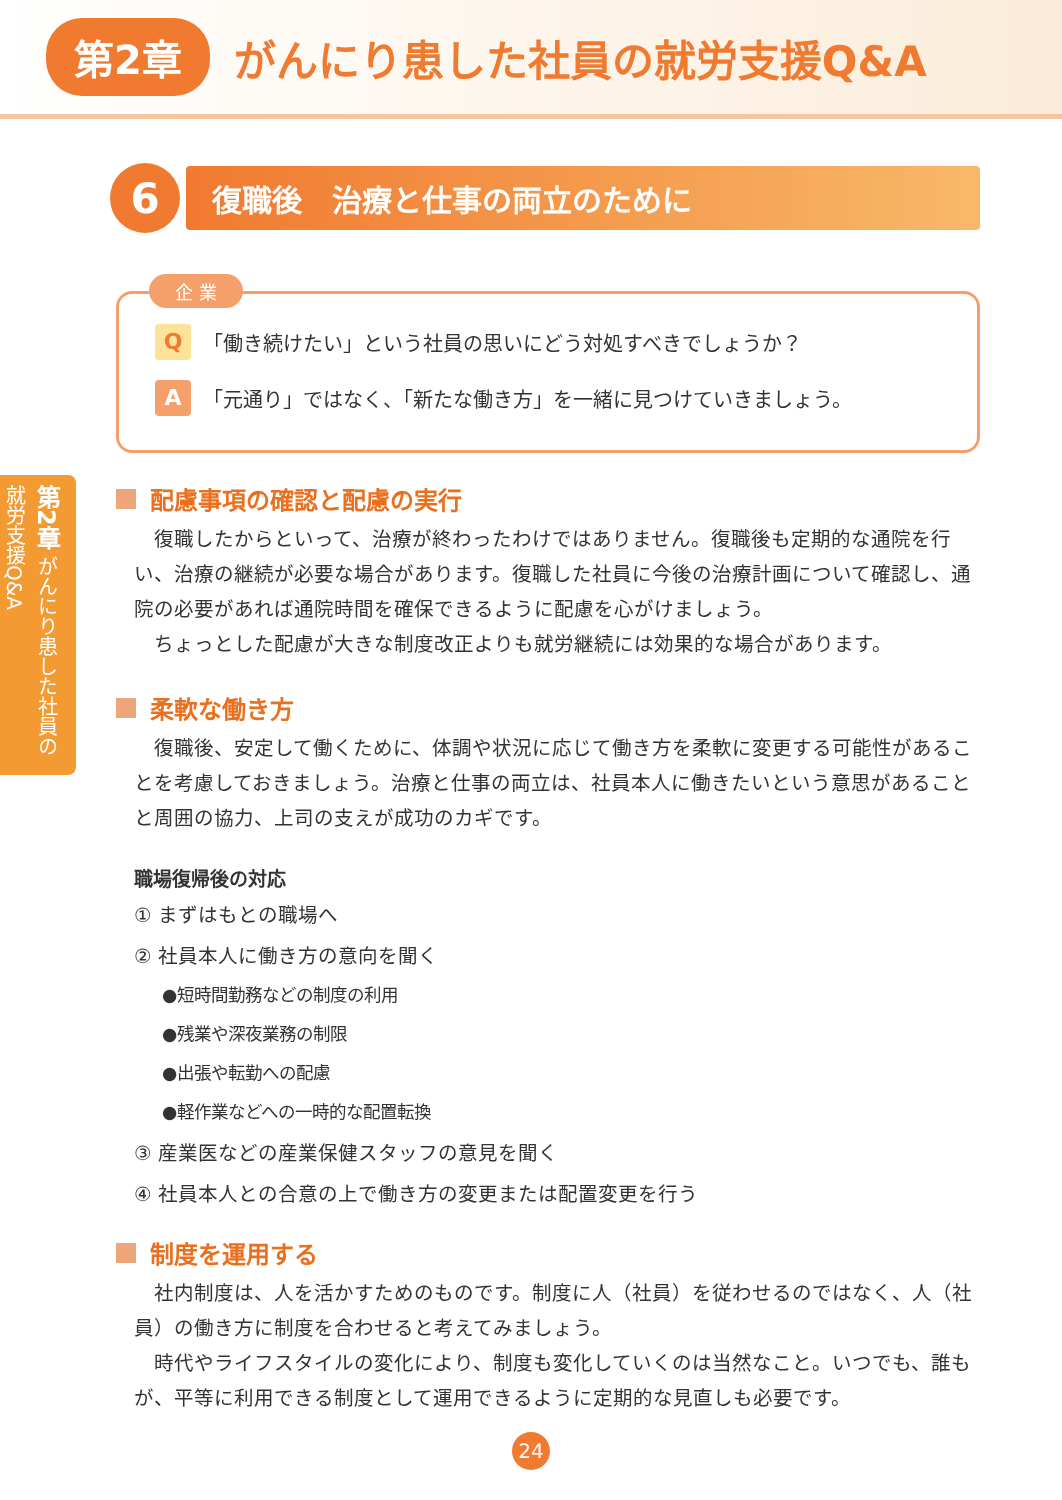第2章 がんにり患した社員の就労支援Q&A
第2章 がんにり患した社員の就労支援Q&A
6
復職後　治療と仕事の両立のために
企 業
Q 「働き続けたい」という社員の思いにどう対処すべきでしょうか？
A 「元通り」ではなく、「新たな働き方」を一緒に見つけていきましょう。
配慮事項の確認と配慮の実行
復職したからといって、治療が終わったわけではありません。復職後も定期的な通院を行い、治療の継続が必要な場合があります。復職した社員に今後の治療計画について確認し、通院の必要があれば通院時間を確保できるように配慮を心がけましょう。
ちょっとした配慮が大きな制度改正よりも就労継続には効果的な場合があります。
柔軟な働き方
復職後、安定して働くために、体調や状況に応じて働き方を柔軟に変更する可能性があることを考慮しておきましょう。治療と仕事の両立は、社員本人に働きたいという意思があることと周囲の協力、上司の支えが成功のカギです。
職場復帰後の対応
① まずはもとの職場へ
② 社員本人に働き方の意向を聞く
●短時間勤務などの制度の利用
●残業や深夜業務の制限
●出張や転勤への配慮
●軽作業などへの一時的な配置転換
③ 産業医などの産業保健スタッフの意見を聞く
④ 社員本人との合意の上で働き方の変更または配置変更を行う
制度を運用する
社内制度は、人を活かすためのものです。制度に人（社員）を従わせるのではなく、人（社員）の働き方に制度を合わせると考えてみましょう。
時代やライフスタイルの変化により、制度も変化していくのは当然なこと。いつでも、誰もが、平等に利用できる制度として運用できるように定期的な見直しも必要です。
24